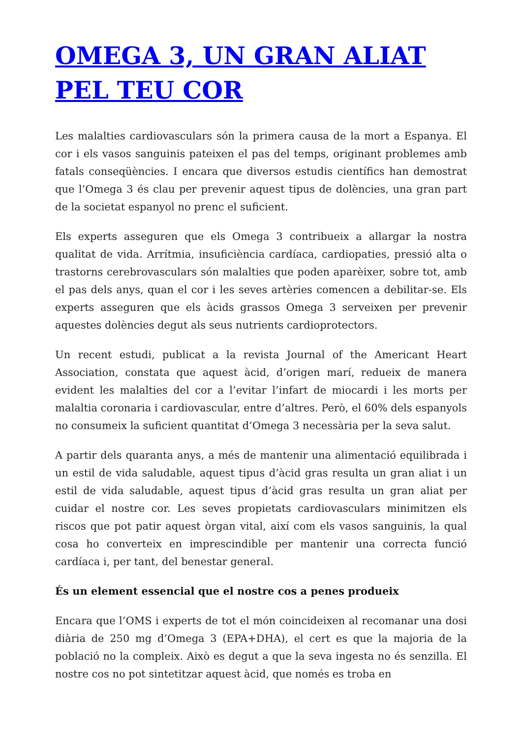OMEGA 3, UN GRAN ALIAT PEL TEU COR
Les malalties cardiovasculars són la primera causa de la mort a Espanya. El cor i els vasos sanguinis pateixen el pas del temps, originant problemes amb fatals conseqüències. I encara que diversos estudis científics han demostrat que l’Omega 3 és clau per prevenir aquest tipus de dolències, una gran part de la societat espanyol no prenc el suficient.
Els experts asseguren que els Omega 3 contribueix a allargar la nostra qualitat de vida. Arrítmia, insuficiència cardíaca, cardiopaties, pressió alta o trastorns cerebrovasculars són malalties que poden aparèixer, sobre tot, amb el pas dels anys, quan el cor i les seves artèries comencen a debilitar-se. Els experts asseguren que els àcids grassos Omega 3 serveixen per prevenir aquestes dolències degut als seus nutrients cardioprotectors.
Un recent estudi, publicat a la revista Journal of the Americant Heart Association, constata que aquest àcid, d’origen marí, redueix de manera evident les malalties del cor a l’evitar l’infart de miocardi i les morts per malaltia coronaria i cardiovascular, entre d’altres. Però, el 60% dels espanyols no consumeix la suficient quantitat d’Omega 3 necessària per la seva salut.
A partir dels quaranta anys, a més de mantenir una alimentació equilibrada i un estil de vida saludable, aquest tipus d’àcid gras resulta un gran aliat i un estil de vida saludable, aquest tipus d’àcid gras resulta un gran aliat per cuidar el nostre cor. Les seves propietats cardiovasculars minimitzen els riscos que pot patir aquest òrgan vital, així com els vasos sanguinis, la qual cosa ho converteix en imprescindible per mantenir una correcta funció cardíaca i, per tant, del benestar general.
És un element essencial que el nostre cos a penes produeix
Encara que l’OMS i experts de tot el món coincideixen al recomanar una dosi diària de 250 mg d’Omega 3 (EPA+DHA), el cert es que la majoria de la població no la compleix. Això es degut a que la seva ingesta no és senzilla. El nostre cos no pot sintetitzar aquest àcid, que només es troba en